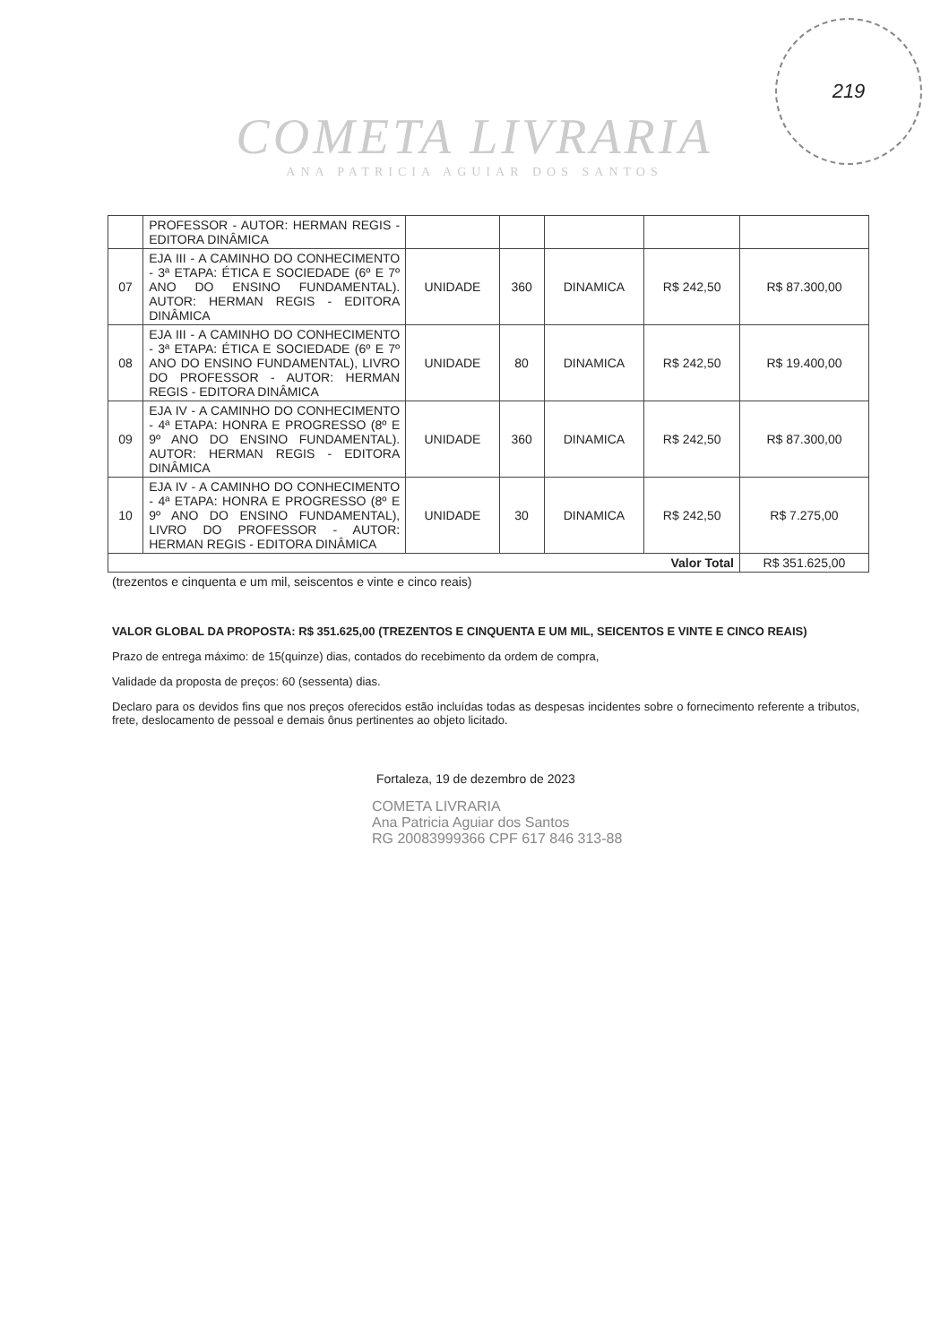219
COMETA LIVRARIA
ANA PATRICIA AGUIAR DOS SANTOS
| | PROFESSOR - AUTOR: HERMAN REGIS - EDITORA DINÂMICA | | | | | |
| 07 | EJA III - A CAMINHO DO CONHECIMENTO - 3ª ETAPA: ÉTICA E SOCIEDADE (6º E 7º ANO DO ENSINO FUNDAMENTAL). AUTOR: HERMAN REGIS - EDITORA DINÂMICA | UNIDADE | 360 | DINAMICA | R$ 242,50 | R$ 87.300,00 |
| 08 | EJA III - A CAMINHO DO CONHECIMENTO - 3ª ETAPA: ÉTICA E SOCIEDADE (6º E 7º ANO DO ENSINO FUNDAMENTAL), LIVRO DO PROFESSOR - AUTOR: HERMAN REGIS - EDITORA DINÂMICA | UNIDADE | 80 | DINAMICA | R$ 242,50 | R$ 19.400,00 |
| 09 | EJA IV - A CAMINHO DO CONHECIMENTO - 4ª ETAPA: HONRA E PROGRESSO (8º E 9º ANO DO ENSINO FUNDAMENTAL). AUTOR: HERMAN REGIS - EDITORA DINÂMICA | UNIDADE | 360 | DINAMICA | R$ 242,50 | R$ 87.300,00 |
| 10 | EJA IV - A CAMINHO DO CONHECIMENTO - 4ª ETAPA: HONRA E PROGRESSO (8º E 9º ANO DO ENSINO FUNDAMENTAL), LIVRO DO PROFESSOR - AUTOR: HERMAN REGIS - EDITORA DINÂMICA | UNIDADE | 30 | DINAMICA | R$ 242,50 | R$ 7.275,00 |
| Valor Total | | | | | | R$ 351.625,00 |
(trezentos e cinquenta e um mil, seiscentos e vinte e cinco reais)
VALOR GLOBAL DA PROPOSTA: R$ 351.625,00 (TREZENTOS E CINQUENTA E UM MIL, SEICENTOS E VINTE E CINCO REAIS)
Prazo de entrega máximo: de 15(quinze) dias, contados do recebimento da ordem de compra,
Validade da proposta de preços: 60 (sessenta) dias.
Declaro para os devidos fins que nos preços oferecidos estão incluídas todas as despesas incidentes sobre o fornecimento referente a tributos, frete, deslocamento de pessoal e demais ônus pertinentes ao objeto licitado.
Fortaleza, 19 de dezembro de 2023
COMETA LIVRARIA
Ana Patricia Aguiar dos Santos
RG 20083999366 CPF 617 846 313-88